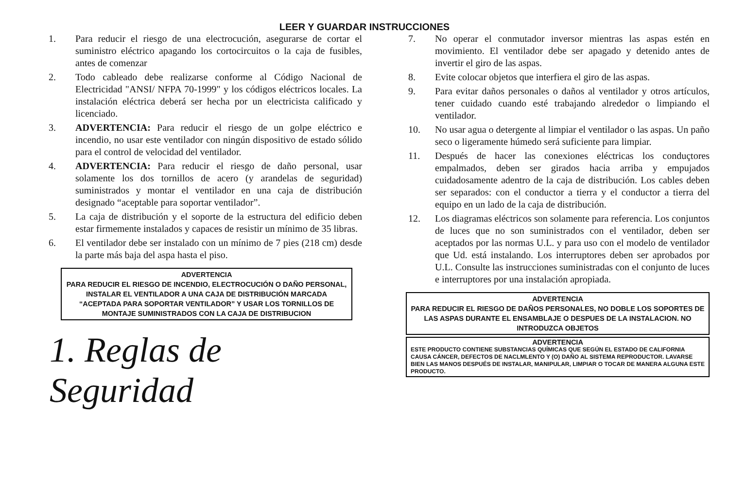LEER Y GUARDAR INSTRUCCIONES
1. Para reducir el riesgo de una electrocución, asegurarse de cortar el suministro eléctrico apagando los cortocircuitos o la caja de fusibles, antes de comenzar
2. Todo cableado debe realizarse conforme al Código Nacional de Electricidad "ANSI/ NFPA 70-1999" y los códigos eléctricos locales. La instalación eléctrica deberá ser hecha por un electricista calificado y licenciado.
3. ADVERTENCIA: Para reducir el riesgo de un golpe eléctrico e incendio, no usar este ventilador con ningún dispositivo de estado sólido para el control de velocidad del ventilador.
4. ADVERTENCIA: Para reducir el riesgo de daño personal, usar solamente los dos tornillos de acero (y arandelas de seguridad) suministrados y montar el ventilador en una caja de distribución designado “aceptable para soportar ventilador”.
5. La caja de distribución y el soporte de la estructura del edificio deben estar firmemente instalados y capaces de resistir un mínimo de 35 libras.
6. El ventilador debe ser instalado con un mínimo de 7 pies (218 cm) desde la parte más baja del aspa hasta el piso.
ADVERTENCIA
PARA REDUCIR EL RIESGO DE INCENDIO, ELECTROCUCIÓN O DAÑO PERSONAL, INSTALAR EL VENTILADOR A UNA CAJA DE DISTRIBUCIÓN MARCADA “ACEPTADA PARA SOPORTAR VENTILADOR” Y USAR LOS TORNILLOS DE MONTAJE SUMINISTRADOS CON LA CAJA DE DISTRIBUCION
1. Reglas de Seguridad
7. No operar el conmutador inversor mientras las aspas estén en movimiento. El ventilador debe ser apagado y detenido antes de invertir el giro de las aspas.
8. Evite colocar objetos que interfiera el giro de las aspas.
9. Para evitar daños personales o daños al ventilador y otros artículos, tener cuidado cuando esté trabajando alrededor o limpiando el ventilador.
10. No usar agua o detergente al limpiar el ventilador o las aspas. Un paño seco o ligeramente húmedo será suficiente para limpiar.
11. Después de hacer las conexiones eléctricas los conduçtores empalmados, deben ser girados hacia arriba y empujados cuidadosamente adentro de la caja de distribución. Los cables deben ser separados: con el conductor a tierra y el conductor a tierra del equipo en un lado de la caja de distribución.
12. Los diagramas eléctricos son solamente para referencia. Los conjuntos de luces que no son suministrados con el ventilador, deben ser aceptados por las normas U.L. y para uso con el modelo de ventilador que Ud. está instalando. Los interruptores deben ser aprobados por U.L. Consulte las instrucciones suministradas con el conjunto de luces e interruptores por una instalación apropiada.
ADVERTENCIA
PARA REDUCIR EL RIESGO DE DAÑOS PERSONALES, NO DOBLE LOS SOPORTES DE LAS ASPAS DURANTE EL ENSAMBLAJE O DESPUES DE LA INSTALACION. NO INTRODUZCA OBJETOS
ADVERTENCIA
ESTE PRODUCTO CONTIENE SUBSTANCIAS QUÍMICAS QUE SEGÚN EL ESTADO DE CALIFORNIA CAUSA CÁNCER, DEFECTOS DE NACLMLENTO Y (O) DAÑO AL SISTEMA REPRODUCTOR. LAVARSE BIEN LAS MANOS DESPUÉS DE INSTALAR, MANIPULAR, LIMPIAR O TOCAR DE MANERA ALGUNA ESTE PRODUCTO.